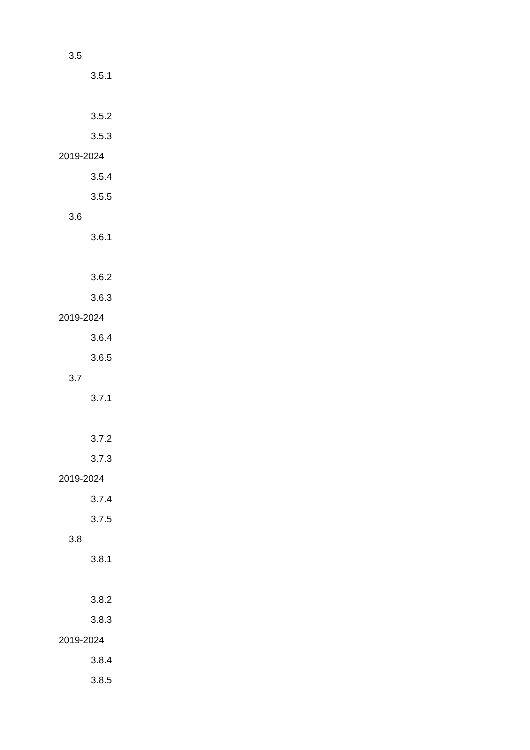3.5
3.5.1
3.5.2
3.5.3
2019-2024
3.5.4
3.5.5
3.6
3.6.1
3.6.2
3.6.3
2019-2024
3.6.4
3.6.5
3.7
3.7.1
3.7.2
3.7.3
2019-2024
3.7.4
3.7.5
3.8
3.8.1
3.8.2
3.8.3
2019-2024
3.8.4
3.8.5